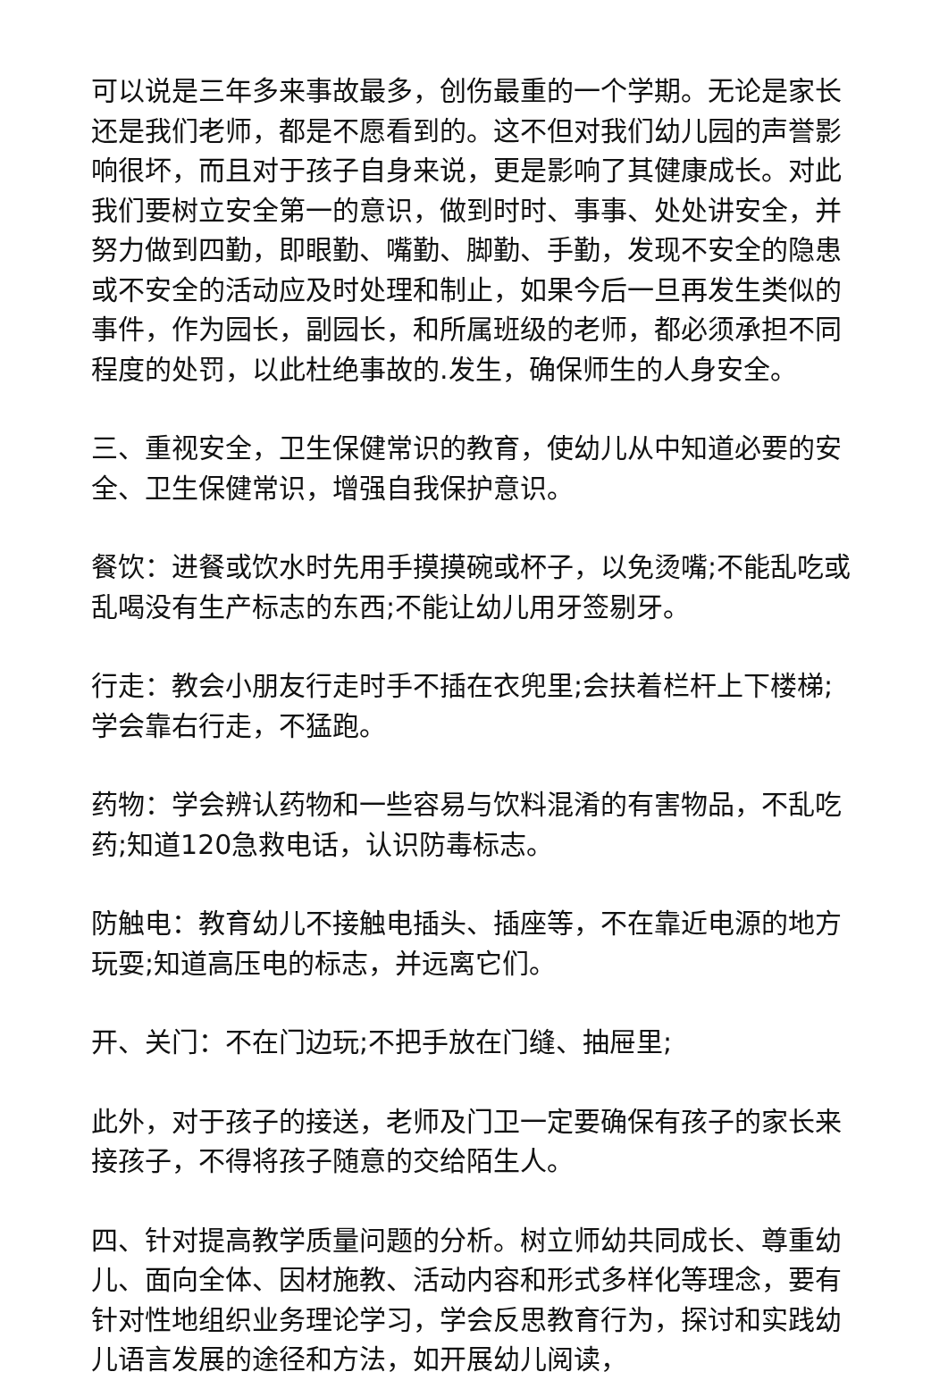可以说是三年多来事故最多，创伤最重的一个学期。无论是家长还是我们老师，都是不愿看到的。这不但对我们幼儿园的声誉影响很坏，而且对于孩子自身来说，更是影响了其健康成长。对此我们要树立安全第一的意识，做到时时、事事、处处讲安全，并努力做到四勤，即眼勤、嘴勤、脚勤、手勤，发现不安全的隐患或不安全的活动应及时处理和制止，如果今后一旦再发生类似的事件，作为园长，副园长，和所属班级的老师，都必须承担不同程度的处罚，以此杜绝事故的.发生，确保师生的人身安全。
三、重视安全，卫生保健常识的教育，使幼儿从中知道必要的安全、卫生保健常识，增强自我保护意识。
餐饮：进餐或饮水时先用手摸摸碗或杯子，以免烫嘴;不能乱吃或乱喝没有生产标志的东西;不能让幼儿用牙签剔牙。
行走：教会小朋友行走时手不插在衣兜里;会扶着栏杆上下楼梯;学会靠右行走，不猛跑。
药物：学会辨认药物和一些容易与饮料混淆的有害物品，不乱吃药;知道120急救电话，认识防毒标志。
防触电：教育幼儿不接触电插头、插座等，不在靠近电源的地方玩耍;知道高压电的标志，并远离它们。
开、关门：不在门边玩;不把手放在门缝、抽屉里;
此外，对于孩子的接送，老师及门卫一定要确保有孩子的家长来接孩子，不得将孩子随意的交给陌生人。
四、针对提高教学质量问题的分析。树立师幼共同成长、尊重幼儿、面向全体、因材施教、活动内容和形式多样化等理念，要有针对性地组织业务理论学习，学会反思教育行为，探讨和实践幼儿语言发展的途径和方法，如开展幼儿阅读，